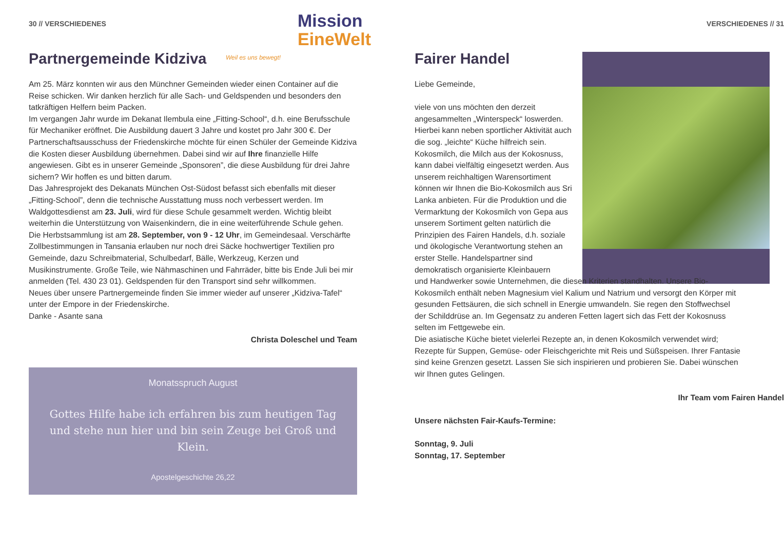Mission
EineWelt
Weil es uns bewegt!
30 // VERSCHIEDENES
Partnergemeinde Kidziva
Am 25. März konnten wir aus den Münchner Gemeinden wieder einen Container auf die Reise schicken. Wir danken herzlich für alle Sach- und Geldspenden und besonders den tatkräftigen Helfern beim Packen.
Im vergangen Jahr wurde im Dekanat Ilembula eine „Fitting-School“, d.h. eine Berufsschule für Mechaniker eröffnet. Die Ausbildung dauert 3 Jahre und kostet pro Jahr 300 €. Der Partnerschaftsausschuss der Friedenskirche möchte für einen Schüler der Gemeinde Kidziva die Kosten dieser Ausbildung übernehmen. Dabei sind wir auf Ihre finanzielle Hilfe angewiesen. Gibt es in unserer Gemeinde „Sponsoren”, die diese Ausbildung für drei Jahre sichern? Wir hoffen es und bitten darum.
Das Jahresprojekt des Dekanats München Ost-Südost befasst sich ebenfalls mit dieser „Fitting-School”, denn die technische Ausstattung muss noch verbessert werden. Im Waldgottesdienst am 23. Juli, wird für diese Schule gesammelt werden. Wichtig bleibt weiterhin die Unterstützung von Waisenkindern, die in eine weiterführende Schule gehen.
Die Herbstsammlung ist am 28. September, von 9 - 12 Uhr, im Gemeindesaal. Verschärfte Zollbestimmungen in Tansania erlauben nur noch drei Säcke hochwertiger Textilien pro Gemeinde, dazu Schreibmaterial, Schulbedarf, Bälle, Werkzeug, Kerzen und Musikinstrumente. Große Teile, wie Nähmaschinen und Fahrräder, bitte bis Ende Juli bei mir anmelden (Tel. 430 23 01). Geldspenden für den Transport sind sehr willkommen.
Neues über unsere Partnergemeinde finden Sie immer wieder auf unserer „Kidziva-Tafel“ unter der Empore in der Friedenskirche.
Danke - Asante sana
Christa Doleschel und Team
Monatsspruch August
Gottes Hilfe habe ich erfahren bis zum heutigen Tag und stehe nun hier und bin sein Zeuge bei Groß und Klein.
Apostelgeschichte 26,22
VERSCHIEDENES // 31
Fairer Handel
Liebe Gemeinde,
viele von uns möchten den derzeit angesammelten „Winterspeck“ loswerden. Hierbei kann neben sportlicher Aktivität auch die sog. „leichte“ Küche hilfreich sein.
Kokosmilch, die Milch aus der Kokosnuss, kann dabei vielfältig eingesetzt werden. Aus unserem reichhaltigen Warensortiment können wir Ihnen die Bio-Kokosmilch aus Sri Lanka anbieten. Für die Produktion und die Vermarktung der Kokosmilch von Gepa aus unserem Sortiment gelten natürlich die Prinzipien des Fairen Handels, d.h. soziale und ökologische Verantwortung stehen an erster Stelle. Handelspartner sind demokratisch organisierte Kleinbauern
und Handwerker sowie Unternehmen, die diesen Kriterien standhalten. Unsere Bio-Kokosmilch enthält neben Magnesium viel Kalium und Natrium und versorgt den Körper mit gesunden Fettsäuren, die sich schnell in Energie umwandeln. Sie regen den Stoffwechsel der Schilddrüse an. Im Gegensatz zu anderen Fetten lagert sich das Fett der Kokosnuss selten im Fettgewebe ein.
Die asiatische Küche bietet vielerlei Rezepte an, in denen Kokosmilch verwendet wird; Rezepte für Suppen, Gemüse- oder Fleischgerichte mit Reis und Süßspeisen. Ihrer Fantasie sind keine Grenzen gesetzt. Lassen Sie sich inspirieren und probieren Sie. Dabei wünschen wir Ihnen gutes Gelingen.
Ihr Team vom Fairen Handel
Unsere nächsten Fair-Kaufs-Termine:
Sonntag, 9. Juli
Sonntag, 17. September